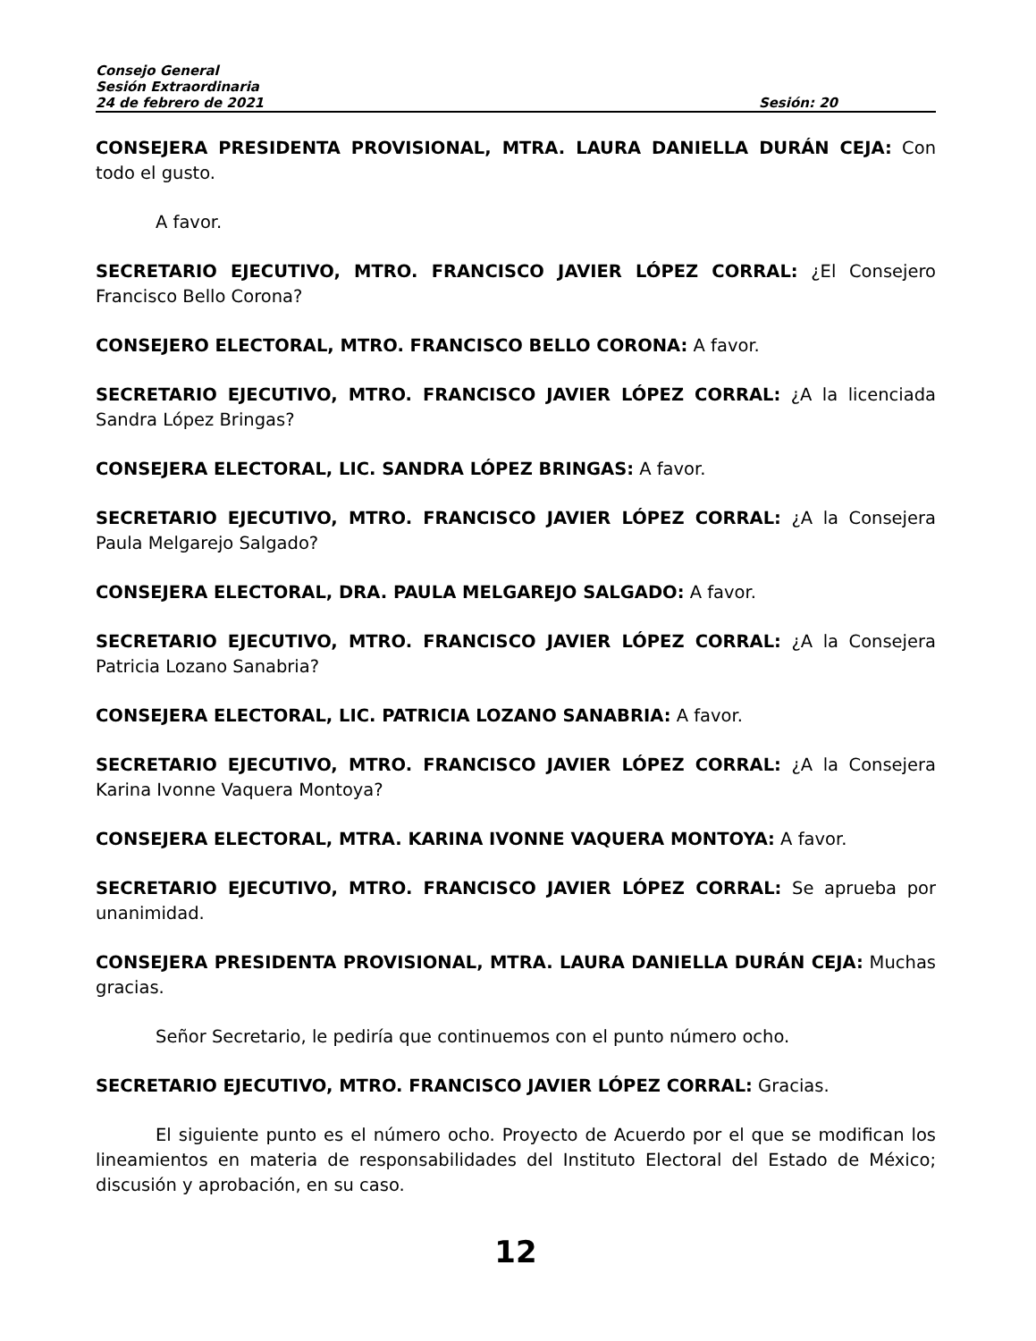Consejo General
Sesión Extraordinaria
24 de febrero de 2021 Sesión: 20
CONSEJERA PRESIDENTA PROVISIONAL, MTRA. LAURA DANIELLA DURÁN CEJA: Con todo el gusto.
A favor.
SECRETARIO EJECUTIVO, MTRO. FRANCISCO JAVIER LÓPEZ CORRAL: ¿El Consejero Francisco Bello Corona?
CONSEJERO ELECTORAL, MTRO. FRANCISCO BELLO CORONA: A favor.
SECRETARIO EJECUTIVO, MTRO. FRANCISCO JAVIER LÓPEZ CORRAL: ¿A la licenciada Sandra López Bringas?
CONSEJERA ELECTORAL, LIC. SANDRA LÓPEZ BRINGAS: A favor.
SECRETARIO EJECUTIVO, MTRO. FRANCISCO JAVIER LÓPEZ CORRAL: ¿A la Consejera Paula Melgarejo Salgado?
CONSEJERA ELECTORAL, DRA. PAULA MELGAREJO SALGADO: A favor.
SECRETARIO EJECUTIVO, MTRO. FRANCISCO JAVIER LÓPEZ CORRAL: ¿A la Consejera Patricia Lozano Sanabria?
CONSEJERA ELECTORAL, LIC. PATRICIA LOZANO SANABRIA: A favor.
SECRETARIO EJECUTIVO, MTRO. FRANCISCO JAVIER LÓPEZ CORRAL: ¿A la Consejera Karina Ivonne Vaquera Montoya?
CONSEJERA ELECTORAL, MTRA. KARINA IVONNE VAQUERA MONTOYA: A favor.
SECRETARIO EJECUTIVO, MTRO. FRANCISCO JAVIER LÓPEZ CORRAL: Se aprueba por unanimidad.
CONSEJERA PRESIDENTA PROVISIONAL, MTRA. LAURA DANIELLA DURÁN CEJA: Muchas gracias.
Señor Secretario, le pediría que continuemos con el punto número ocho.
SECRETARIO EJECUTIVO, MTRO. FRANCISCO JAVIER LÓPEZ CORRAL: Gracias.
El siguiente punto es el número ocho. Proyecto de Acuerdo por el que se modifican los lineamientos en materia de responsabilidades del Instituto Electoral del Estado de México; discusión y aprobación, en su caso.
12